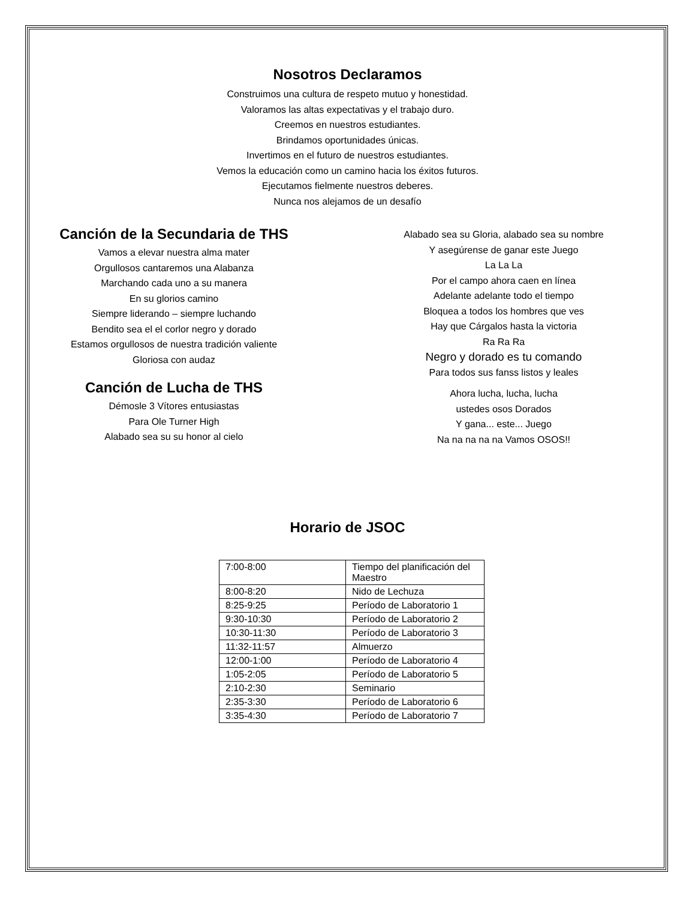Nosotros Declaramos
Construimos una cultura de respeto mutuo y honestidad.
Valoramos las altas expectativas y el trabajo duro.
Creemos en nuestros estudiantes.
Brindamos oportunidades únicas.
Invertimos en el futuro de nuestros estudiantes.
Vemos la educación como un camino hacia los éxitos futuros.
Ejecutamos fielmente nuestros deberes.
Nunca nos alejamos de un desafío
Canción de la Secundaria de THS
Vamos a elevar nuestra alma mater
Orgullosos cantaremos una Alabanza
Marchando cada uno a su manera
En su glorios camino
Siempre liderando – siempre luchando
Bendito sea el el corlor negro y dorado
Estamos orgullosos de nuestra tradición valiente
Gloriosa con audaz
Canción de Lucha de THS
Démosle 3 Vítores entusiastas
Para Ole Turner High
Alabado sea su su honor al cielo
Alabado sea su Gloria, alabado sea su nombre
Y asegúrense de ganar este Juego
La La La
Por el campo ahora caen en línea
Adelante adelante todo el tiempo
Bloquea a todos los hombres que ves
Hay que Cárgalos hasta la victoria
Ra Ra Ra
Negro y dorado es tu comando
Para todos sus fanss listos y leales
Ahora lucha, lucha, lucha
ustedes osos Dorados
Y gana... este... Juego
Na na na na na Vamos OSOS!!
Horario de JSOC
| 7:00-8:00 | Tiempo del planificación del Maestro |
| 8:00-8:20 | Nido de Lechuza |
| 8:25-9:25 | Período de Laboratorio 1 |
| 9:30-10:30 | Período de Laboratorio 2 |
| 10:30-11:30 | Período de Laboratorio 3 |
| 11:32-11:57 | Almuerzo |
| 12:00-1:00 | Período de Laboratorio 4 |
| 1:05-2:05 | Período de Laboratorio 5 |
| 2:10-2:30 | Seminario |
| 2:35-3:30 | Período de Laboratorio 6 |
| 3:35-4:30 | Período de Laboratorio 7 |